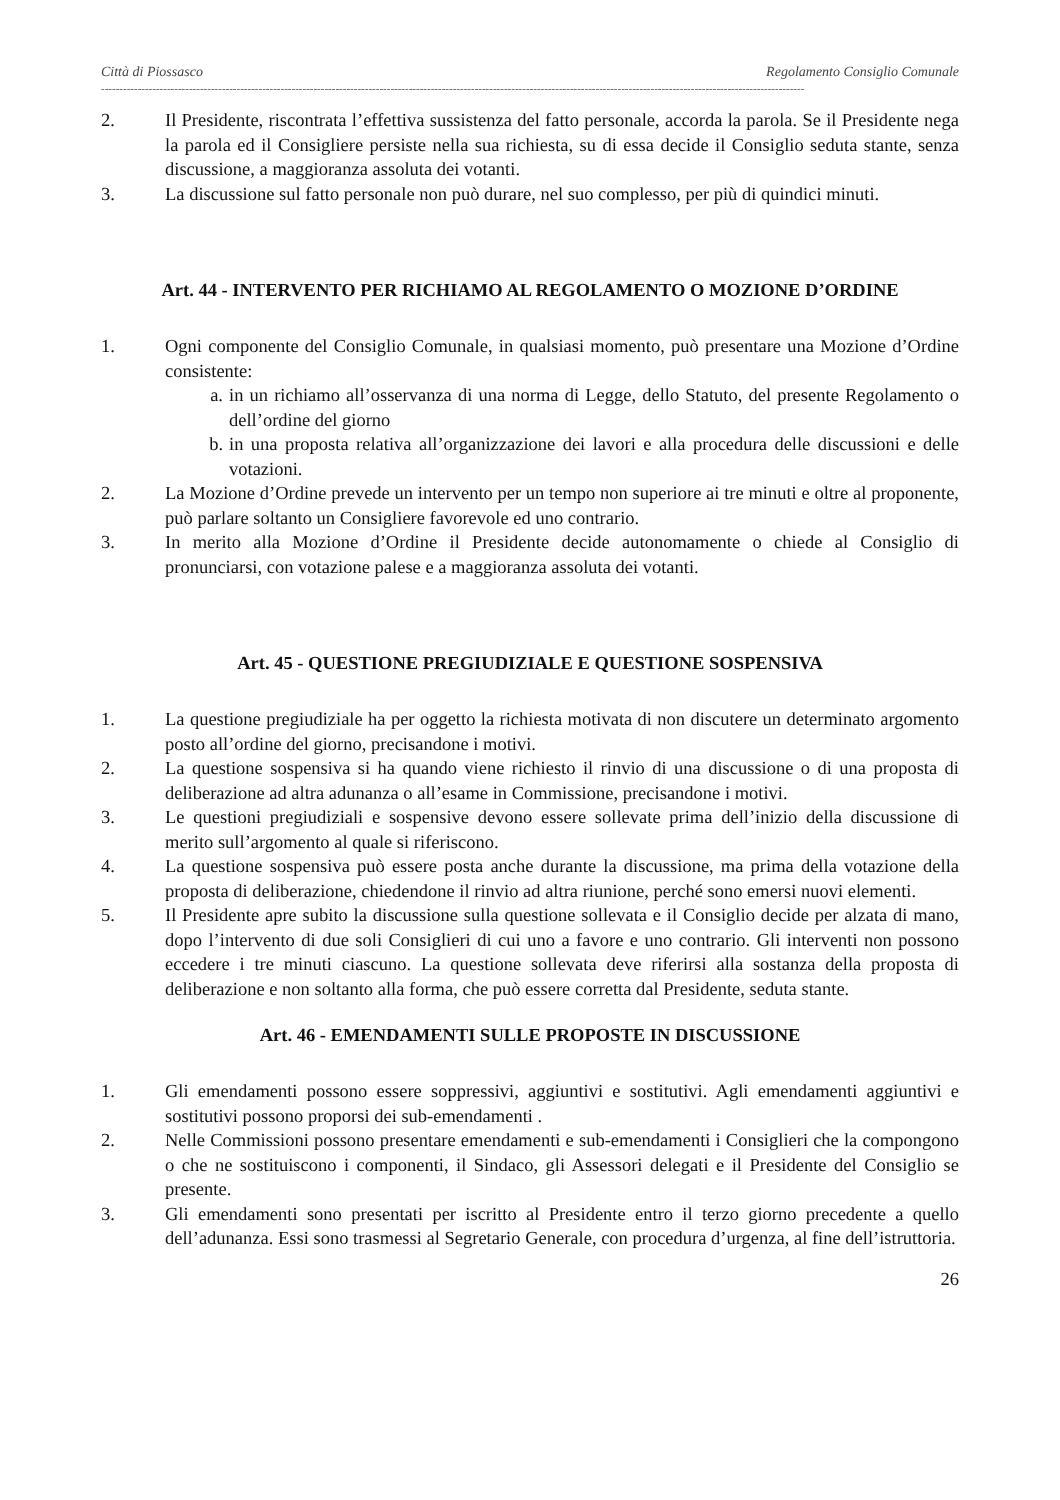Città di Piossasco Regolamento Consiglio Comunale
------------------------------------------------------------------------------------------------------------------------------------------------------------------------------------------------
2. Il Presidente, riscontrata l’effettiva sussistenza del fatto personale, accorda la parola. Se il Presidente nega la parola ed il Consigliere persiste nella sua richiesta, su di essa decide il Consiglio seduta stante, senza discussione, a maggioranza assoluta dei votanti.
3. La discussione sul fatto personale non può durare, nel suo complesso, per più di quindici minuti.
Art. 44 - INTERVENTO PER RICHIAMO AL REGOLAMENTO O MOZIONE D’ORDINE
1. Ogni componente del Consiglio Comunale, in qualsiasi momento, può presentare una Mozione d’Ordine consistente:
a. in un richiamo all’osservanza di una norma di Legge, dello Statuto, del presente Regolamento o dell’ordine del giorno
b. in una proposta relativa all’organizzazione dei lavori e alla procedura delle discussioni e delle votazioni.
2. La Mozione d’Ordine prevede un intervento per un tempo non superiore ai tre minuti e oltre al proponente, può parlare soltanto un Consigliere favorevole ed uno contrario.
3. In merito alla Mozione d’Ordine il Presidente decide autonomamente o chiede al Consiglio di pronunciarsi, con votazione palese e a maggioranza assoluta dei votanti.
Art. 45 - QUESTIONE PREGIUDIZIALE E QUESTIONE SOSPENSIVA
1. La questione pregiudiziale ha per oggetto la richiesta motivata di non discutere un determinato argomento posto all’ordine del giorno, precisandone i motivi.
2. La questione sospensiva si ha quando viene richiesto il rinvio di una discussione o di una proposta di deliberazione ad altra adunanza o all’esame in Commissione, precisandone i motivi.
3. Le questioni pregiudiziali e sospensive devono essere sollevate prima dell’inizio della discussione di merito sull’argomento al quale si riferiscono.
4. La questione sospensiva può essere posta anche durante la discussione, ma prima della votazione della proposta di deliberazione, chiedendone il rinvio ad altra riunione, perché sono emersi nuovi elementi.
5. Il Presidente apre subito la discussione sulla questione sollevata e il Consiglio decide per alzata di mano, dopo l’intervento di due soli Consiglieri di cui uno a favore e uno contrario. Gli interventi non possono eccedere i tre minuti ciascuno. La questione sollevata deve riferirsi alla sostanza della proposta di deliberazione e non soltanto alla forma, che può essere corretta dal Presidente, seduta stante.
Art. 46 - EMENDAMENTI SULLE PROPOSTE IN DISCUSSIONE
1. Gli emendamenti possono essere soppressivi, aggiuntivi e sostitutivi. Agli emendamenti aggiuntivi e sostitutivi possono proporsi dei sub-emendamenti .
2. Nelle Commissioni possono presentare emendamenti e sub-emendamenti i Consiglieri che la compongono o che ne sostituiscono i componenti, il Sindaco, gli Assessori delegati e il Presidente del Consiglio se presente.
3. Gli emendamenti sono presentati per iscritto al Presidente entro il terzo giorno precedente a quello dell’adunanza. Essi sono trasmessi al Segretario Generale, con procedura d’urgenza, al fine dell’istruttoria.
26